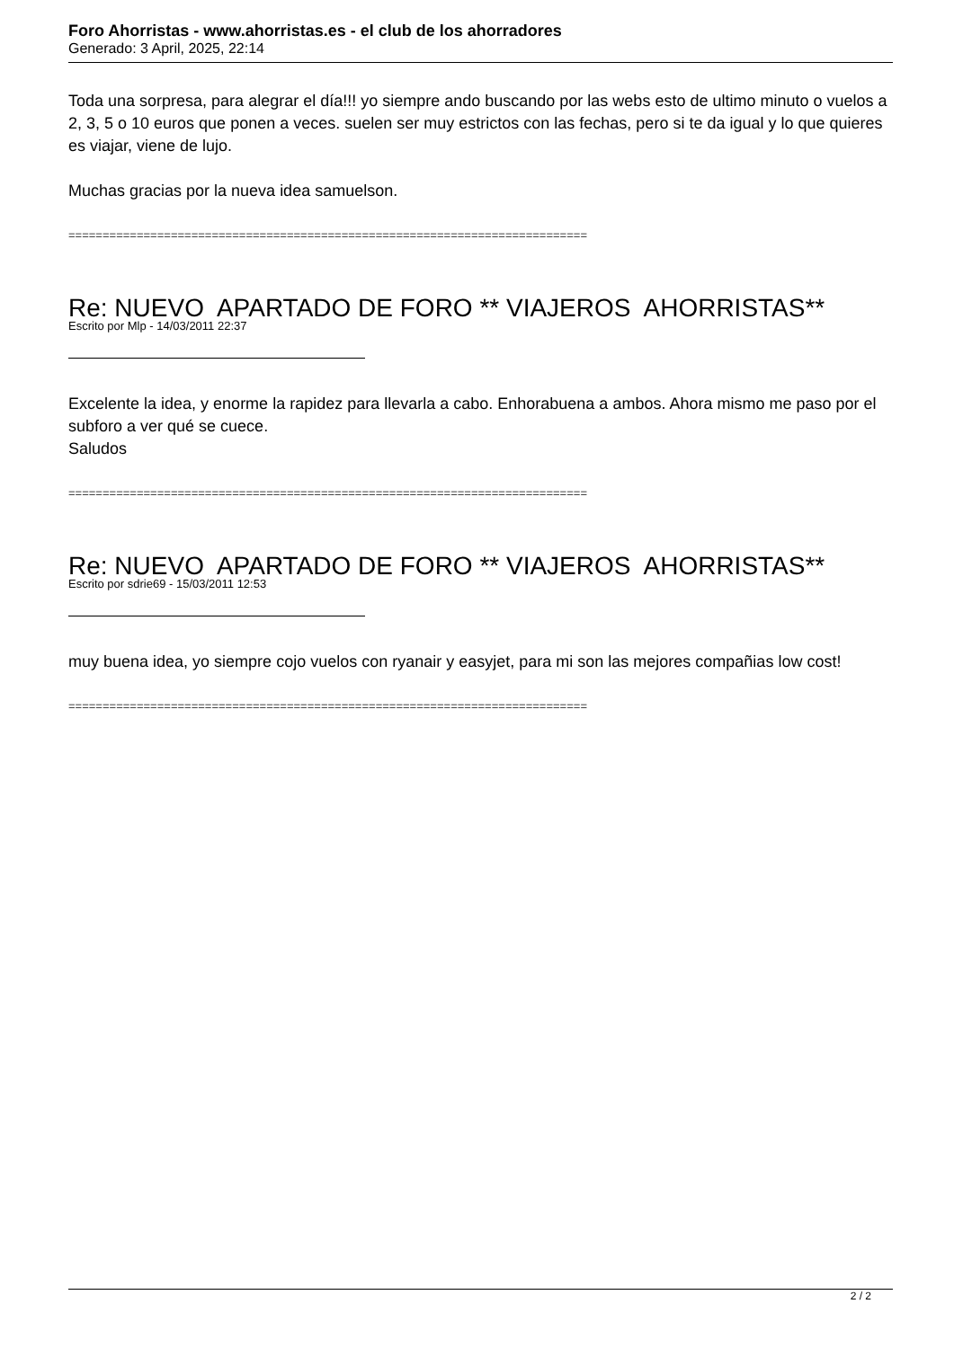Foro Ahorristas - www.ahorristas.es - el club de los ahorradores
Generado: 3 April, 2025, 22:14
Toda una sorpresa, para alegrar el día!!! yo siempre ando buscando por las webs esto de ultimo minuto o vuelos a 2, 3, 5 o 10 euros que ponen a veces. suelen ser muy estrictos con las fechas, pero si te da igual y lo que quieres es viajar, viene de lujo.
Muchas gracias por la nueva idea samuelson.
============================================================================
Re: NUEVO APARTADO DE FORO ** VIAJEROS AHORRISTAS**
Escrito por Mlp - 14/03/2011 22:37
Excelente la idea, y enorme la rapidez para llevarla a cabo. Enhorabuena a ambos. Ahora mismo me paso por el subforo a ver qué se cuece.
Saludos
============================================================================
Re: NUEVO APARTADO DE FORO ** VIAJEROS AHORRISTAS**
Escrito por sdrie69 - 15/03/2011 12:53
muy buena idea, yo siempre cojo vuelos con ryanair y easyjet, para mi son las mejores compañias low cost!
============================================================================
2 / 2